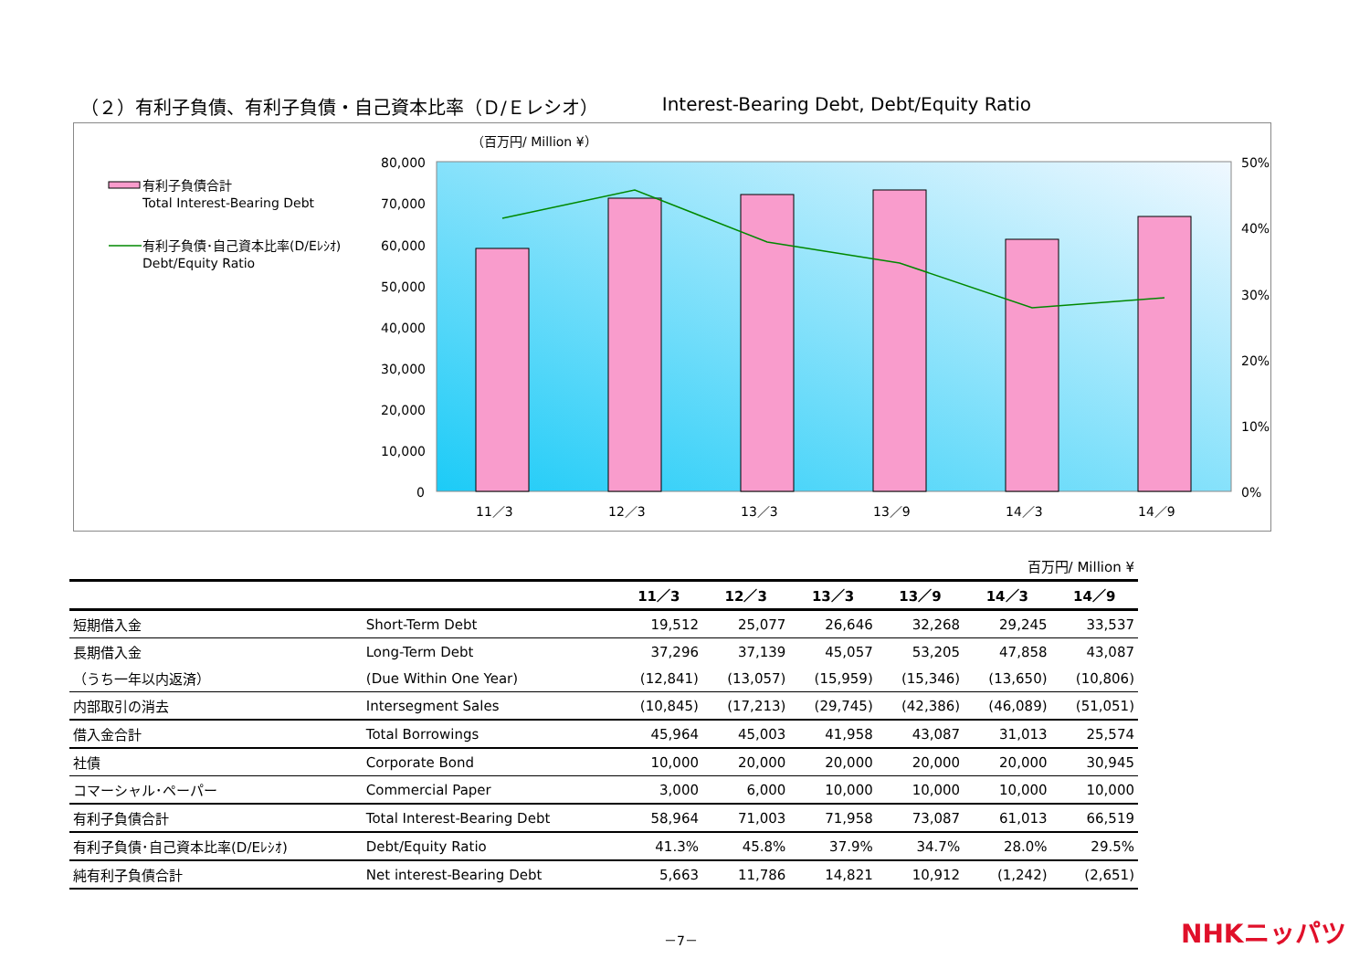（２）有利子負債、有利子負債・自己資本比率（Ｄ/Ｅレシオ） Interest-Bearing Debt, Debt/Equity Ratio
（百万円/ Million ¥）
80,000
70,000
60,000
50,000
40,000
30,000
20,000
10,000
0
50%
40%
30%
20%
10%
0%
11／3
12／3
13／3
13／9
14／3
14／9
有利子負債合計
Total Interest-Bearing Debt
有利子負債･自己資本比率(D/Eﾚｼｵ)
Debt/Equity Ratio
| 百万円/ Million ¥ | | | | | | | |
| | | 11／3 | 12／3 | 13／3 | 13／9 | 14／3 | 14／9 |
| 短期借入金 | Short-Term Debt | 19,512 | 25,077 | 26,646 | 32,268 | 29,245 | 33,537 |
| 長期借入金 | Long-Term Debt | 37,296 | 37,139 | 45,057 | 53,205 | 47,858 | 43,087 |
| （うち一年以内返済） | (Due Within One Year) | (12,841) | (13,057) | (15,959) | (15,346) | (13,650) | (10,806) |
| 内部取引の消去 | Intersegment Sales | (10,845) | (17,213) | (29,745) | (42,386) | (46,089) | (51,051) |
| 借入金合計 | Total Borrowings | 45,964 | 45,003 | 41,958 | 43,087 | 31,013 | 25,574 |
| 社債 | Corporate Bond | 10,000 | 20,000 | 20,000 | 20,000 | 20,000 | 30,945 |
| コマーシャル･ペーパー | Commercial Paper | 3,000 | 6,000 | 10,000 | 10,000 | 10,000 | 10,000 |
| 有利子負債合計 | Total Interest-Bearing Debt | 58,964 | 71,003 | 71,958 | 73,087 | 61,013 | 66,519 |
| 有利子負債･自己資本比率(D/Eﾚｼｵ) | Debt/Equity Ratio | 41.3% | 45.8% | 37.9% | 34.7% | 28.0% | 29.5% |
| 純有利子負債合計 | Net interest-Bearing Debt | 5,663 | 11,786 | 14,821 | 10,912 | (1,242) | (2,651) |
－7－ NHKニッパツ